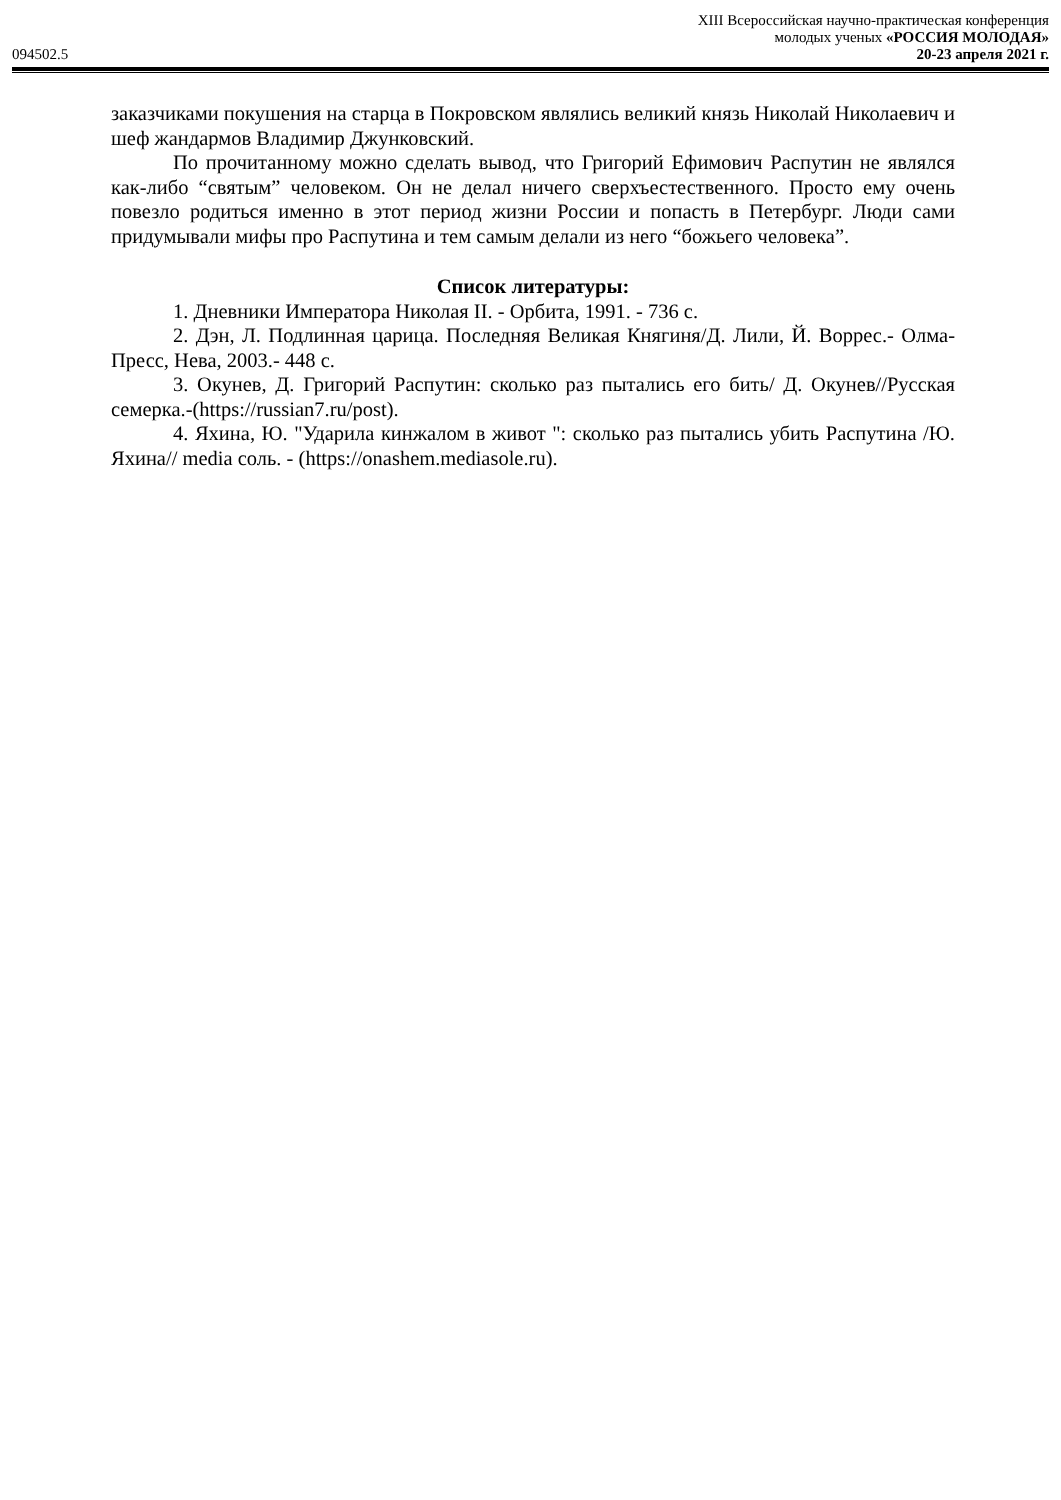094502.5
XIII Всероссийская научно-практическая конференция
молодых ученых «РОССИЯ МОЛОДАЯ»
20-23 апреля 2021 г.
заказчиками покушения на старца в Покровском являлись великий князь Николай Николаевич и шеф жандармов Владимир Джунковский.
По прочитанному можно сделать вывод, что Григорий Ефимович Распутин не являлся как-либо “святым” человеком. Он не делал ничего сверхъестественного. Просто ему очень повезло родиться именно в этот период жизни России и попасть в Петербург. Люди сами придумывали мифы про Распутина и тем самым делали из него “божьего человека”.
Список литературы:
1. Дневники Императора Николая II. - Орбита, 1991. - 736 с.
2. Дэн, Л. Подлинная царица. Последняя Великая Княгиня/Д. Лили, Й. Воррес.- Олма-Пресс, Нева, 2003.- 448 с.
3. Окунев, Д. Григорий Распутин: сколько раз пытались его бить/ Д. Окунев//Русская семерка.-(https://russian7.ru/post).
4. Яхина, Ю. "Ударила кинжалом в живот ": сколько раз пытались убить Распутина /Ю. Яхина// media соль. - (https://onashem.mediasole.ru).